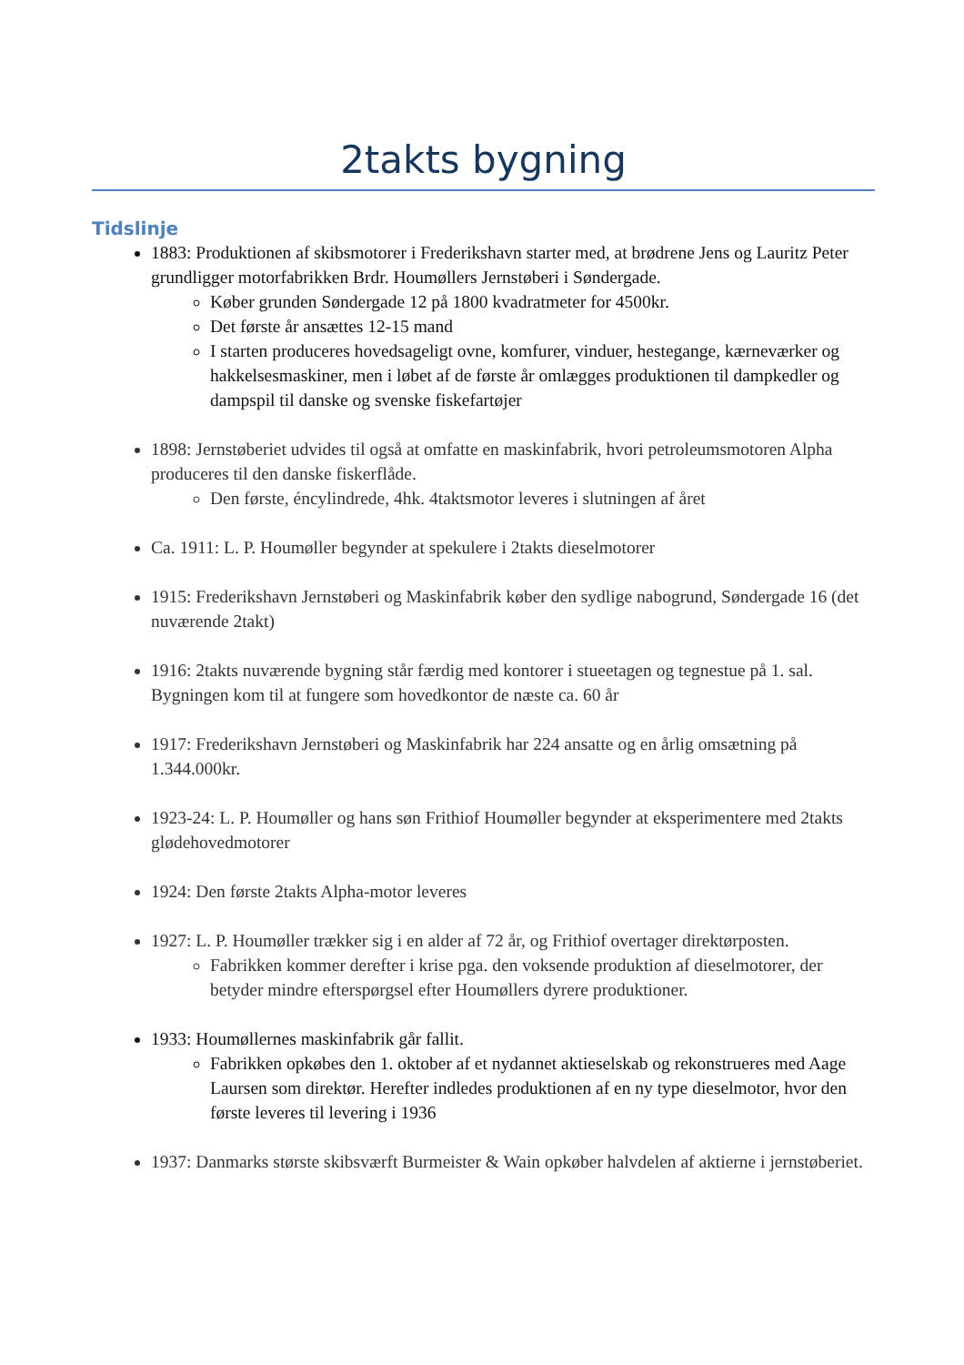2takts bygning
Tidslinje
1883: Produktionen af skibsmotorer i Frederikshavn starter med, at brødrene Jens og Lauritz Peter grundligger motorfabrikken Brdr. Houmøllers Jernstøberi i Søndergade.
Køber grunden Søndergade 12 på 1800 kvadratmeter for 4500kr.
Det første år ansættes 12-15 mand
I starten produceres hovedsageligt ovne, komfurer, vinduer, hestegange, kærneværker og hakkelsesmaskiner, men i løbet af de første år omlægges produktionen til dampkedler og dampspil til danske og svenske fiskefartøjer
1898: Jernstøberiet udvides til også at omfatte en maskinfabrik, hvori petroleumsmotoren Alpha produceres til den danske fiskerflåde.
Den første, éncylindrede, 4hk. 4taktsmotor leveres i slutningen af året
Ca. 1911: L. P. Houmøller begynder at spekulere i 2takts dieselmotorer
1915: Frederikshavn Jernstøberi og Maskinfabrik køber den sydlige nabogrund, Søndergade 16 (det nuværende 2takt)
1916: 2takts nuværende bygning står færdig med kontorer i stueetagen og tegnestue på 1. sal. Bygningen kom til at fungere som hovedkontor de næste ca. 60 år
1917: Frederikshavn Jernstøberi og Maskinfabrik har 224 ansatte og en årlig omsætning på 1.344.000kr.
1923-24: L. P. Houmøller og hans søn Frithiof Houmøller begynder at eksperimentere med 2takts glødehovedmotorer
1924: Den første 2takts Alpha-motor leveres
1927: L. P. Houmøller trækker sig i en alder af 72 år, og Frithiof overtager direktørposten.
Fabrikken kommer derefter i krise pga. den voksende produktion af dieselmotorer, der betyder mindre efterspørgsel efter Houmøllers dyrere produktioner.
1933: Houmøllernes maskinfabrik går fallit.
Fabrikken opkøbes den 1. oktober af et nydannet aktieselskab og rekonstrueres med Aage Laursen som direktør. Herefter indledes produktionen af en ny type dieselmotor, hvor den første leveres til levering i 1936
1937: Danmarks største skibsværft Burmeister & Wain opkøber halvdelen af aktierne i jernstøberiet.